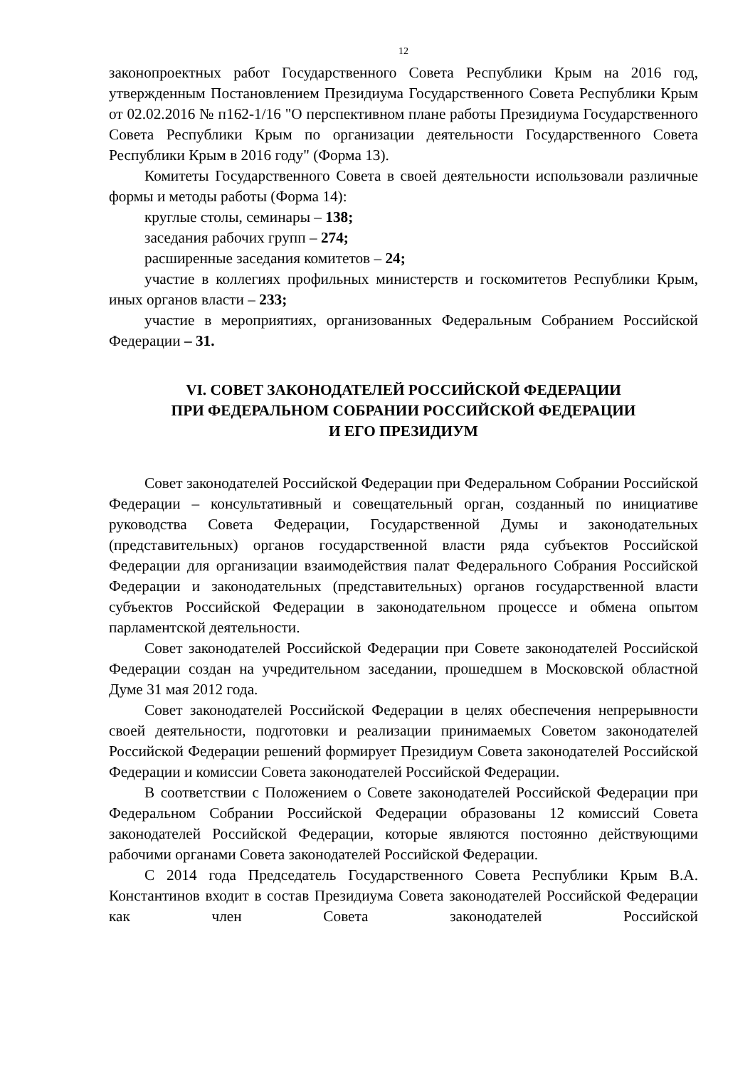12
законопроектных работ Государственного Совета Республики Крым на 2016 год, утвержденным Постановлением Президиума Государственного Совета Республики Крым от 02.02.2016 № п162-1/16 "О перспективном плане работы Президиума Государственного Совета Республики Крым по организации деятельности Государственного Совета Республики Крым в 2016 году" (Форма 13).
Комитеты Государственного Совета в своей деятельности использовали различные формы и методы работы (Форма 14):
круглые столы, семинары – 138;
заседания рабочих групп – 274;
расширенные заседания комитетов – 24;
участие в коллегиях профильных министерств и госкомитетов Республики Крым, иных органов власти – 233;
участие в мероприятиях, организованных Федеральным Собранием Российской Федерации – 31.
VI. СОВЕТ ЗАКОНОДАТЕЛЕЙ РОССИЙСКОЙ ФЕДЕРАЦИИ
ПРИ ФЕДЕРАЛЬНОМ СОБРАНИИ РОССИЙСКОЙ ФЕДЕРАЦИИ
И ЕГО ПРЕЗИДИУМ
Совет законодателей Российской Федерации при Федеральном Собрании Российской Федерации – консультативный и совещательный орган, созданный по инициативе руководства Совета Федерации, Государственной Думы и законодательных (представительных) органов государственной власти ряда субъектов Российской Федерации для организации взаимодействия палат Федерального Собрания Российской Федерации и законодательных (представительных) органов государственной власти субъектов Российской Федерации в законодательном процессе и обмена опытом парламентской деятельности.
Совет законодателей Российской Федерации при Совете законодателей Российской Федерации создан на учредительном заседании, прошедшем в Московской областной Думе 31 мая 2012 года.
Совет законодателей Российской Федерации в целях обеспечения непрерывности своей деятельности, подготовки и реализации принимаемых Советом законодателей Российской Федерации решений формирует Президиум Совета законодателей Российской Федерации и комиссии Совета законодателей Российской Федерации.
В соответствии с Положением о Совете законодателей Российской Федерации при Федеральном Собрании Российской Федерации образованы 12 комиссий Совета законодателей Российской Федерации, которые являются постоянно действующими рабочими органами Совета законодателей Российской Федерации.
С 2014 года Председатель Государственного Совета Республики Крым В.А. Константинов входит в состав Президиума Совета законодателей Российской Федерации как член Совета законодателей Российской